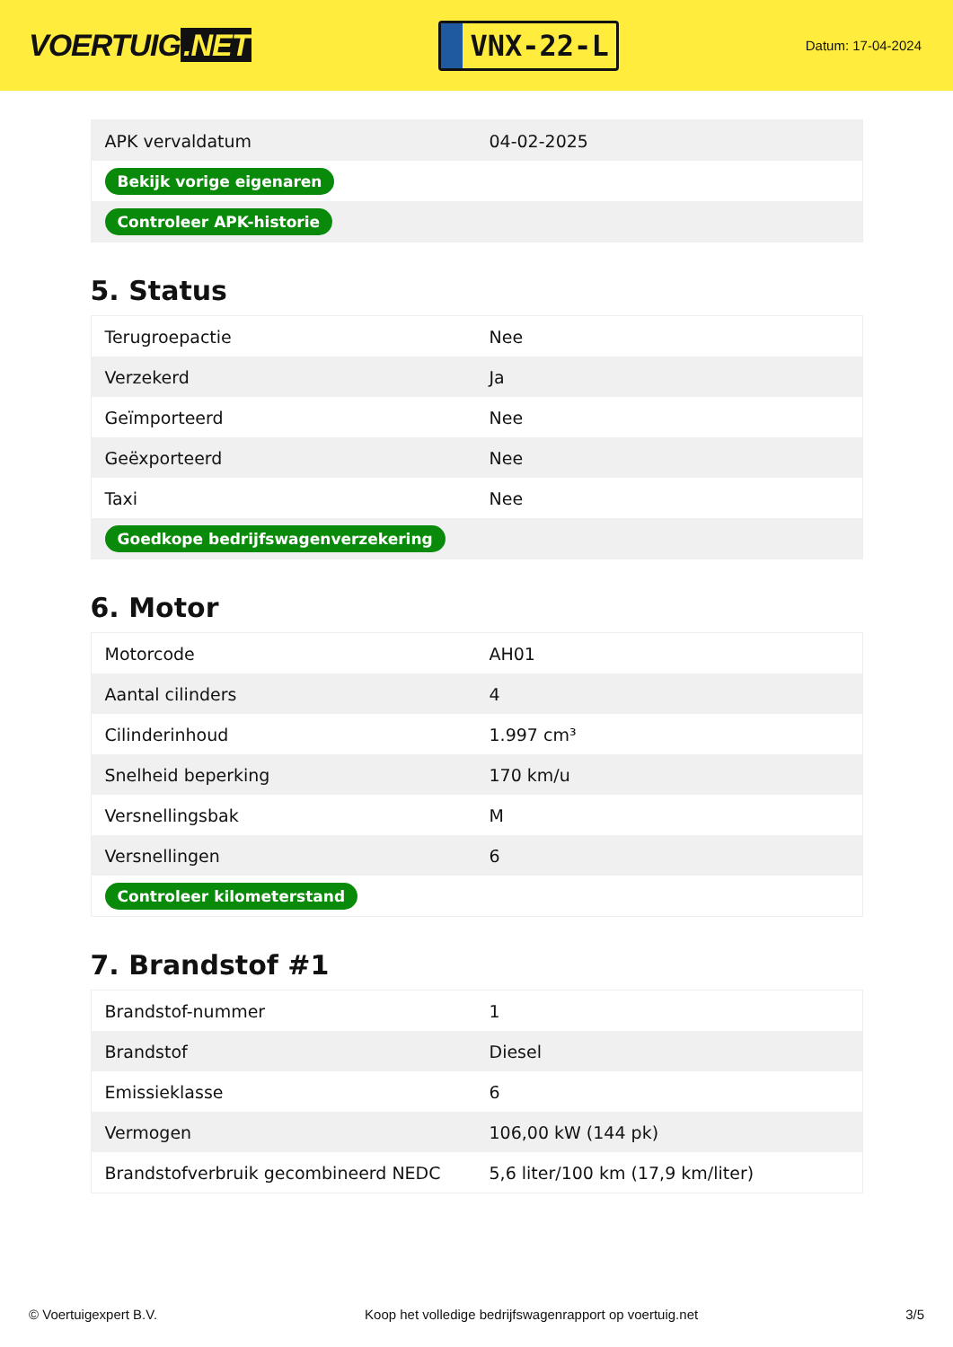VOERTUIG.NET
VNX-22-L
Datum: 17-04-2024
| APK vervaldatum | 04-02-2025 |
| Bekijk vorige eigenaren | |
| Controleer APK-historie | |
5. Status
| Terugroepactie | Nee |
| Verzekerd | Ja |
| Geïmporteerd | Nee |
| Geëxporteerd | Nee |
| Taxi | Nee |
| Goedkope bedrijfswagenverzekering | |
6. Motor
| Motorcode | AH01 |
| Aantal cilinders | 4 |
| Cilinderinhoud | 1.997 cm³ |
| Snelheid beperking | 170 km/u |
| Versnellingsbak | M |
| Versnellingen | 6 |
| Controleer kilometerstand | |
7. Brandstof #1
| Brandstof-nummer | 1 |
| Brandstof | Diesel |
| Emissieklasse | 6 |
| Vermogen | 106,00 kW (144 pk) |
| Brandstofverbruik gecombineerd NEDC | 5,6 liter/100 km (17,9 km/liter) |
© Voertuigexpert B.V. Koop het volledige bedrijfswagenrapport op voertuig.net 3/5